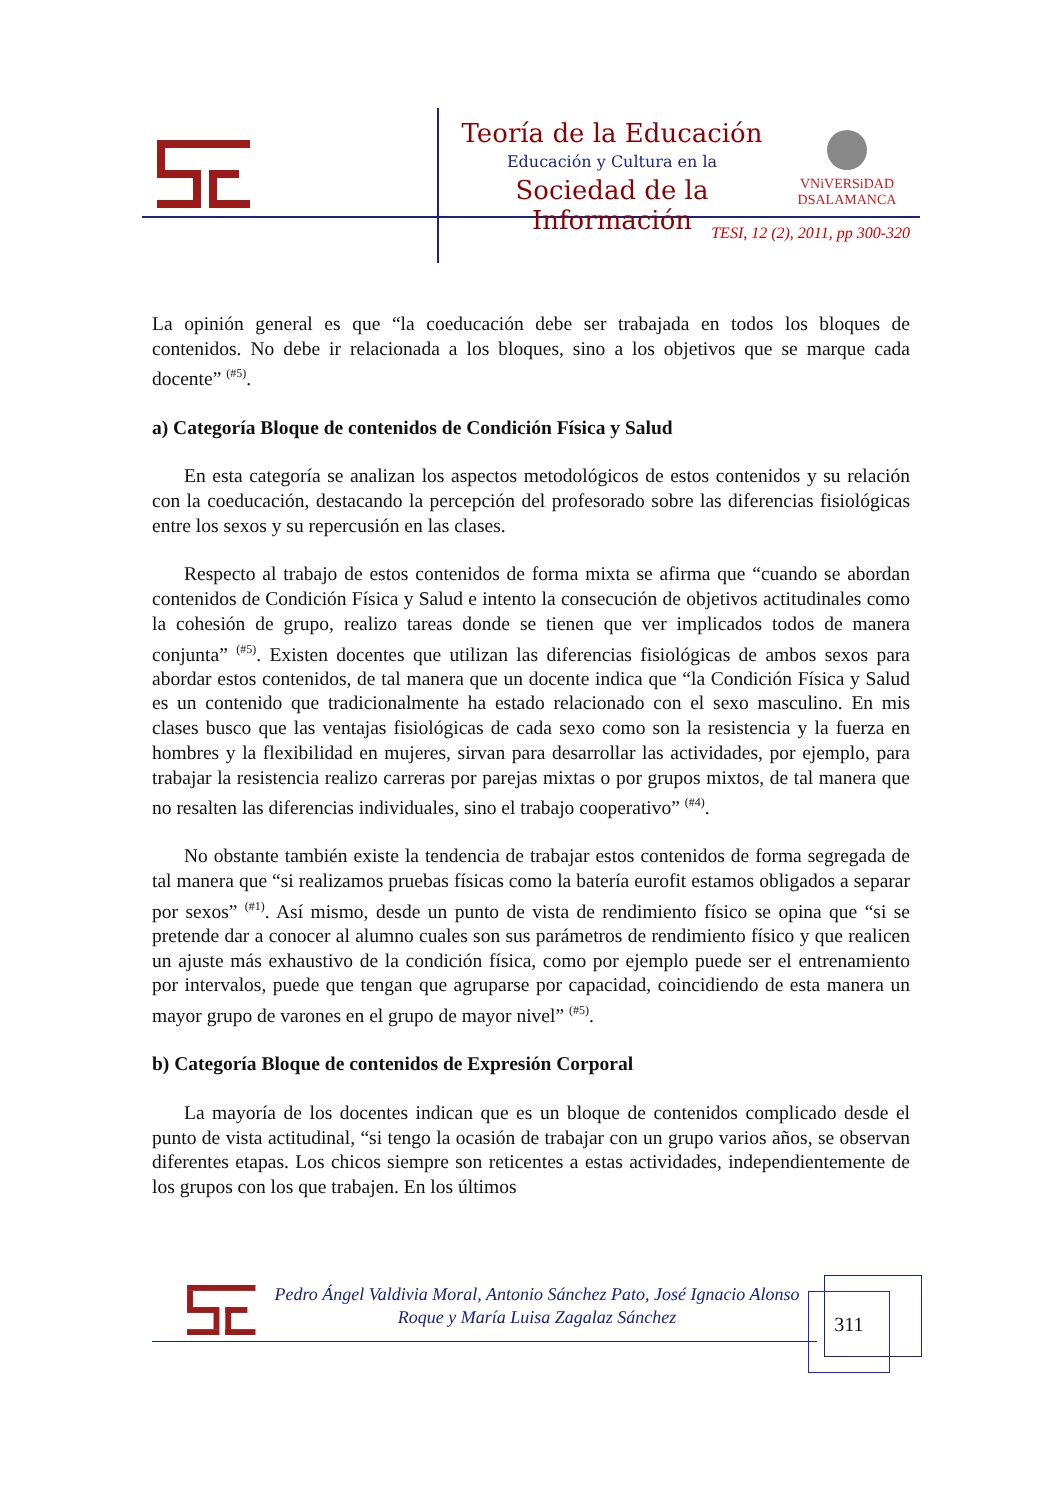Teoría de la Educación
Educación y Cultura en la
Sociedad de la Información
VNiVERSiDAD
DSALAMANCA
TESI, 12 (2), 2011, pp 300-320
La opinión general es que “la coeducación debe ser trabajada en todos los bloques de contenidos. No debe ir relacionada a los bloques, sino a los objetivos que se marque cada docente” <sup>(#5)</sup>.
a) Categoría Bloque de contenidos de Condición Física y Salud
En esta categoría se analizan los aspectos metodológicos de estos contenidos y su relación con la coeducación, destacando la percepción del profesorado sobre las diferencias fisiológicas entre los sexos y su repercusión en las clases.
Respecto al trabajo de estos contenidos de forma mixta se afirma que “cuando se abordan contenidos de Condición Física y Salud e intento la consecución de objetivos actitudinales como la cohesión de grupo, realizo tareas donde se tienen que ver implicados todos de manera conjunta” <sup>(#5)</sup>. Existen docentes que utilizan las diferencias fisiológicas de ambos sexos para abordar estos contenidos, de tal manera que un docente indica que “la Condición Física y Salud es un contenido que tradicionalmente ha estado relacionado con el sexo masculino. En mis clases busco que las ventajas fisiológicas de cada sexo como son la resistencia y la fuerza en hombres y la flexibilidad en mujeres, sirvan para desarrollar las actividades, por ejemplo, para trabajar la resistencia realizo carreras por parejas mixtas o por grupos mixtos, de tal manera que no resalten las diferencias individuales, sino el trabajo cooperativo” <sup>(#4)</sup>.
No obstante también existe la tendencia de trabajar estos contenidos de forma segregada de tal manera que “si realizamos pruebas físicas como la batería eurofit estamos obligados a separar por sexos” <sup>(#1)</sup>. Así mismo, desde un punto de vista de rendimiento físico se opina que “si se pretende dar a conocer al alumno cuales son sus parámetros de rendimiento físico y que realicen un ajuste más exhaustivo de la condición física, como por ejemplo puede ser el entrenamiento por intervalos, puede que tengan que agruparse por capacidad, coincidiendo de esta manera un mayor grupo de varones en el grupo de mayor nivel” <sup>(#5)</sup>.
b) Categoría Bloque de contenidos de Expresión Corporal
La mayoría de los docentes indican que es un bloque de contenidos complicado desde el punto de vista actitudinal, “si tengo la ocasión de trabajar con un grupo varios años, se observan diferentes etapas. Los chicos siempre son reticentes a estas actividades, independientemente de los grupos con los que trabajen. En los últimos
Pedro Ángel Valdivia Moral, Antonio Sánchez Pato, José Ignacio Alonso Roque y María Luisa Zagalaz Sánchez
311